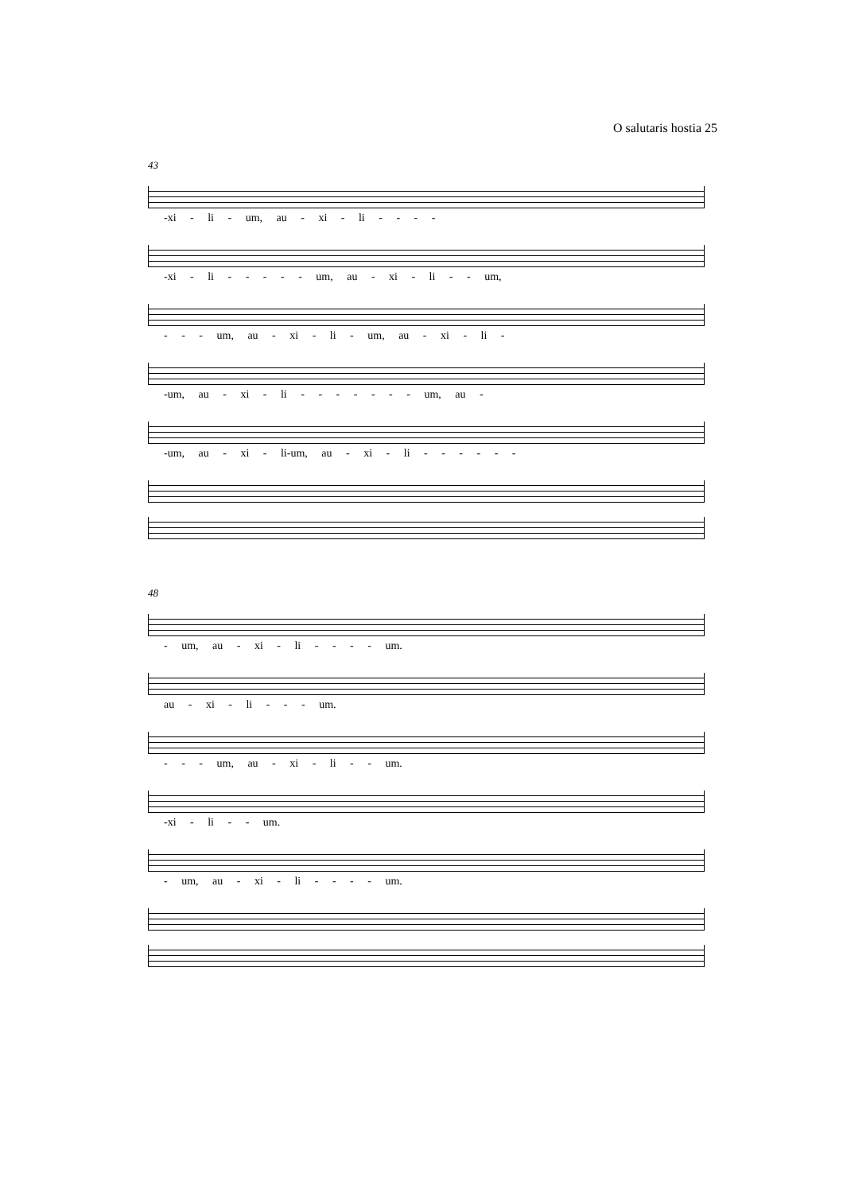O salutaris hostia 25
43
-xi - li - um, au - xi - li - - - -
-xi - li - - - - - um, au - xi - li - - um,
- - - um, au - xi - li - um, au - xi - li -
-um, au - xi - li - - - - - - - um, au -
-um, au - xi - li-um, au - xi - li - - - - - -
48
- um, au - xi - li - - - - um.
au - xi - li - - - um.
- - - um, au - xi - li - - um.
-xi - li - - um.
- um, au - xi - li - - - - um.